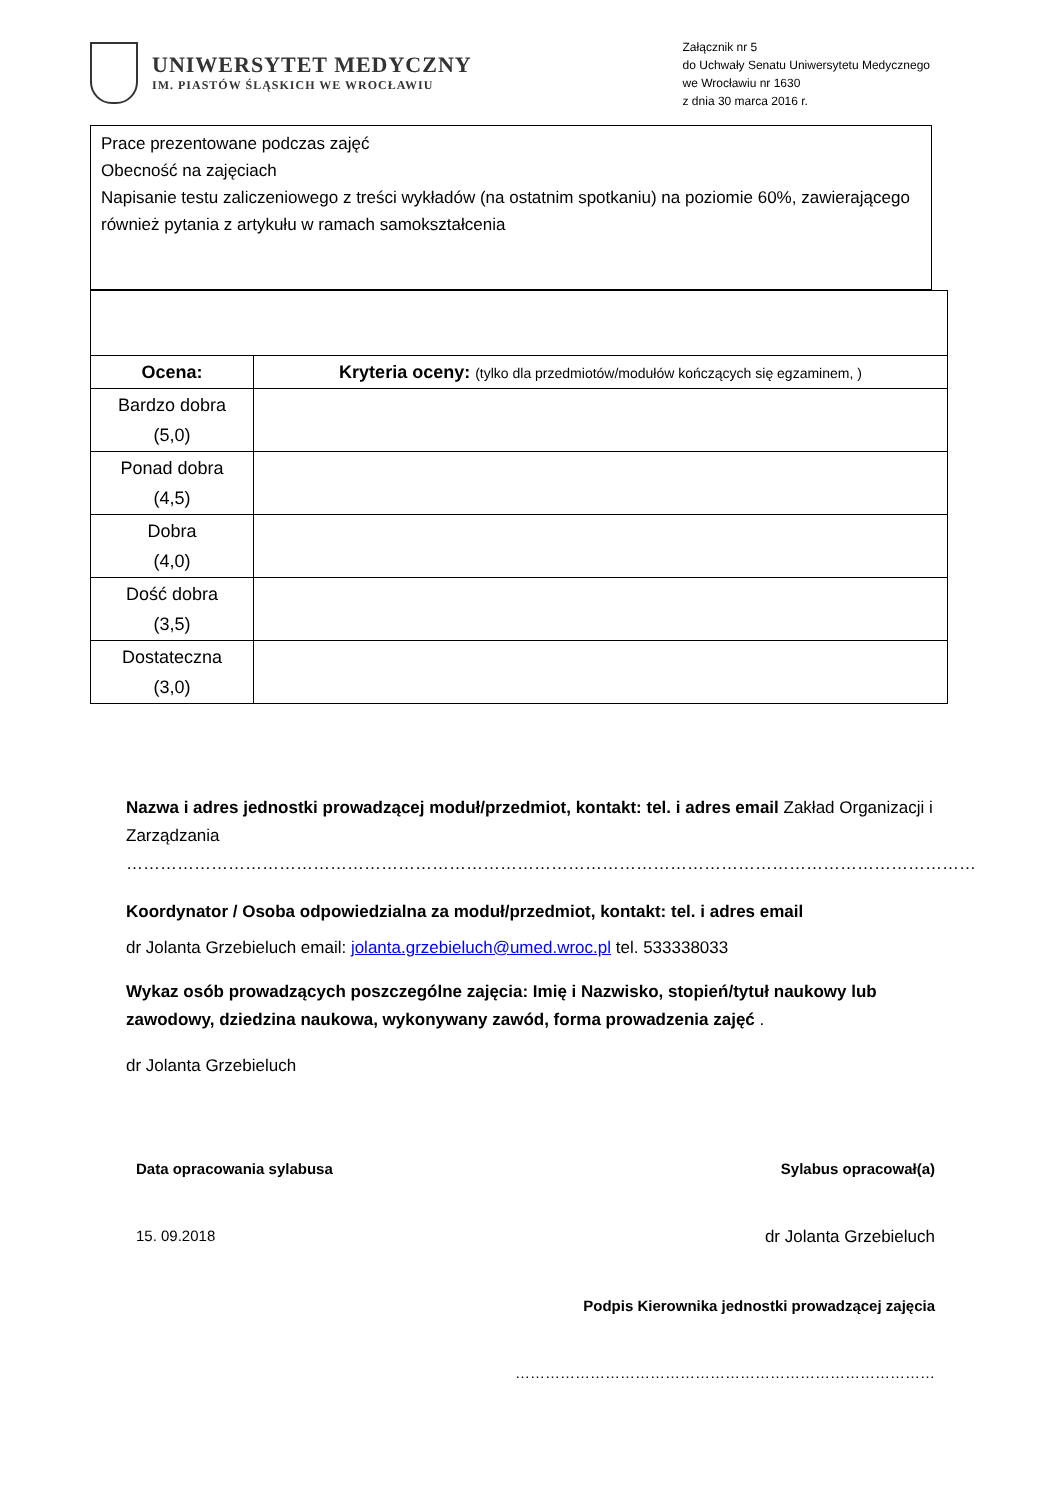UNIWERSYTET MEDYCZNY
IM. PIASTÓW ŚLĄSKICH WE WROCŁAWIU
Załącznik nr 5
do Uchwały Senatu Uniwersytetu Medycznego
we Wrocławiu nr 1630
z dnia 30 marca 2016 r.
Prace prezentowane podczas zajęć
Obecność na zajęciach
Napisanie testu zaliczeniowego z treści wykładów (na ostatnim spotkaniu) na poziomie 60%, zawierającego również pytania z artykułu w ramach samokształcenia
| Ocena: | Kryteria oceny: (tylko dla przedmiotów/modułów kończących się egzaminem, ) |
| --- | --- |
| Bardzo dobra (5,0) | |
| Ponad dobra (4,5) | |
| Dobra (4,0) | |
| Dość dobra (3,5) | |
| Dostateczna (3,0) | |
Nazwa i adres jednostki prowadzącej moduł/przedmiot, kontakt: tel. i adres email Zakład Organizacji i Zarządzania
……………………………………………………………………………………………………………………………………
Koordynator / Osoba odpowiedzialna za moduł/przedmiot, kontakt: tel. i adres email
dr Jolanta Grzebieluch email: jolanta.grzebieluch@umed.wroc.pl tel. 533338033
Wykaz osób prowadzących poszczególne zajęcia: Imię i Nazwisko, stopień/tytuł naukowy lub zawodowy, dziedzina naukowa, wykonywany zawód, forma prowadzenia zajęć .
dr Jolanta Grzebieluch
Data opracowania sylabusa Sylabus opracował(a)
15. 09.2018 dr Jolanta Grzebieluch
Podpis Kierownika jednostki prowadzącej zajęcia
…………………………………………………………………………